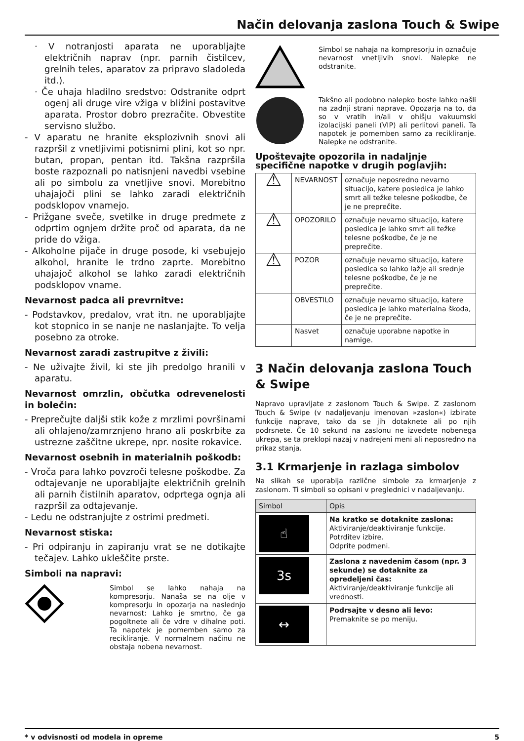Način delovanja zaslona Touch & Swipe
· V notranjosti aparata ne uporabljajte električnih naprav (npr. parnih čistilcev, grelnih teles, aparatov za pripravo sladoleda itd.).
· Če uhaja hladilno sredstvo: Odstranite odprt ogenj ali druge vire vžiga v bližini postavitve aparata. Prostor dobro prezračite. Obvestite servisno službo.
- V aparatu ne hranite eksplozivnih snovi ali razpršil z vnetljivimi potisnimi plini, kot so npr. butan, propan, pentan itd. Takšna razpršila boste razpoznali po natisnjeni navedbi vsebine ali po simbolu za vnetljive snovi. Morebitno uhajajoči plini se lahko zaradi električnih podsklopov vnamejo.
- Prižgane sveče, svetilke in druge predmete z odprtim ognjem držite proč od aparata, da ne pride do vžiga.
- Alkoholne pijače in druge posode, ki vsebujejo alkohol, hranite le trdno zaprte. Morebitno uhajajoč alkohol se lahko zaradi električnih podsklopov vname.
Nevarnost padca ali prevrnitve:
- Podstavkov, predalov, vrat itn. ne uporabljajte kot stopnico in se nanje ne naslanjajte. To velja posebno za otroke.
Nevarnost zaradi zastrupitve z živili:
- Ne uživajte živil, ki ste jih predolgo hranili v aparatu.
Nevarnost omrzlin, občutka odrevenelosti in bolečin:
- Preprečujte daljši stik kože z mrzlimi površinami ali ohlajeno/zamrznjeno hrano ali poskrbite za ustrezne zaščitne ukrepe, npr. nosite rokavice.
Nevarnost osebnih in materialnih poškodb:
- Vroča para lahko povzroči telesne poškodbe. Za odtajevanje ne uporabljajte električnih grelnih ali parnih čistilnih aparatov, odprtega ognja ali razpršil za odtajevanje.
- Ledu ne odstranjujte z ostrimi predmeti.
Nevarnost stiska:
- Pri odpiranju in zapiranju vrat se ne dotikajte tečajev. Lahko ukleščite prste.
Simboli na napravi:
Simbol se lahko nahaja na kompresorju. Nanaša se na olje v kompresorju in opozarja na naslednjo nevarnost: Lahko je smrtno, če ga pogoltnete ali če vdre v dihalne poti. Ta napotek je pomemben samo za recikliranje. V normalnem načinu ne obstaja nobena nevarnost.
Simbol se nahaja na kompresorju in označuje nevarnost vnetljivih snovi. Nalepke ne odstranite.
Takšno ali podobno nalepko boste lahko našli na zadnji strani naprave. Opozarja na to, da so v vratih in/ali v ohišju vakuumski izolacijski paneli (VIP) ali perlitovi paneli. Ta napotek je pomemben samo za recikliranje. Nalepke ne odstranite.
Upoštevajte opozorila in nadaljnje specifične napotke v drugih poglavjih:
| ⚠ | NEVARNOST | označuje neposredno nevarno situacijo, katere posledica je lahko smrt ali težke telesne poškodbe, če je ne preprečite. |
| ⚠ | OPOZORILO | označuje nevarno situacijo, katere posledica je lahko smrt ali težke telesne poškodbe, če je ne preprečite. |
| ⚠ | POZOR | označuje nevarno situacijo, katere posledica so lahko lažje ali srednje telesne poškodbe, če je ne preprečite. |
| | OBVESTILO | označuje nevarno situacijo, katere posledica je lahko materialna škoda, če je ne preprečite. |
| | Nasvet | označuje uporabne napotke in namige. |
3 Način delovanja zaslona Touch & Swipe
Napravo upravljate z zaslonom Touch & Swipe. Z zaslonom Touch & Swipe (v nadaljevanju imenovan »zaslon«) izbirate funkcije naprave, tako da se jih dotaknete ali po njih podrsnete. Če 10 sekund na zaslonu ne izvedete nobenega ukrepa, se ta preklopi nazaj v nadrejeni meni ali neposredno na prikaz stanja.
3.1 Krmarjenje in razlaga simbolov
Na slikah se uporablja različne simbole za krmarjenje z zaslonom. Ti simboli so opisani v preglednici v nadaljevanju.
| Simbol | Opis |
| --- | --- |
| ☝ | Na kratko se dotaknite zaslona: Aktiviranje/deaktiviranje funkcije. Potrditev izbire. Odprite podmeni. |
| 3s | Zaslona z navedenim časom (npr. 3 sekunde) se dotaknite za opredeljeni čas: Aktiviranje/deaktiviranje funkcije ali vrednosti. |
| ↔ | Podrsajte v desno ali levo: Premaknite se po meniju. |
* v odvisnosti od modela in opreme 5